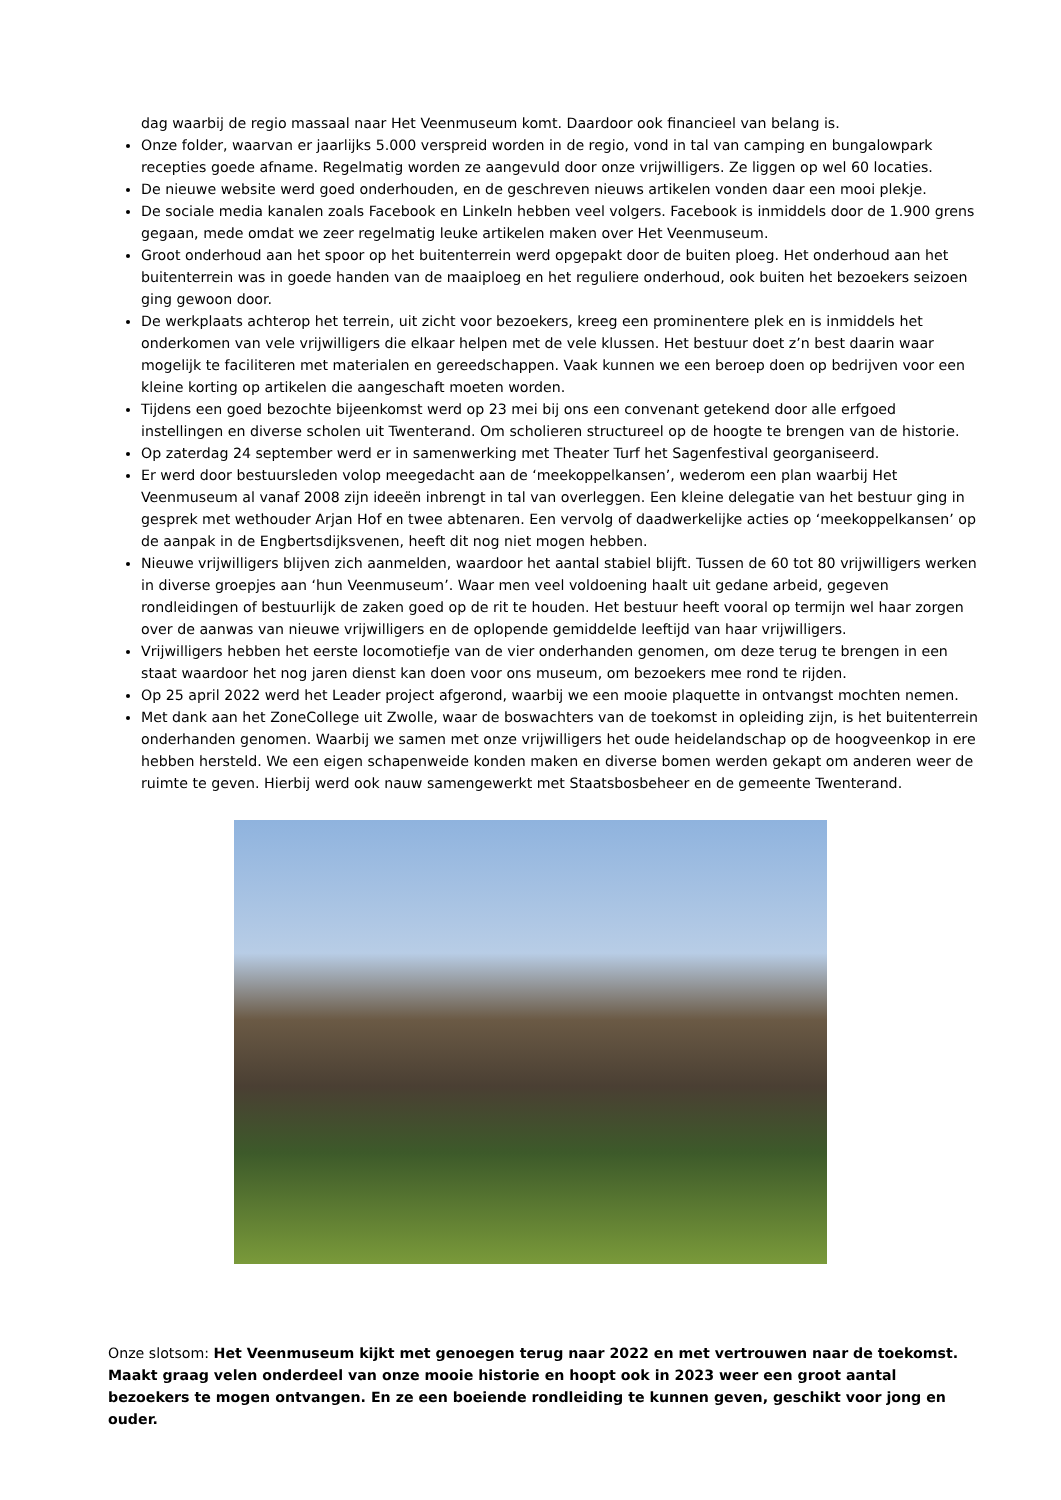dag waarbij de regio massaal naar Het Veenmuseum komt. Daardoor ook financieel van belang is.
Onze folder, waarvan er jaarlijks 5.000 verspreid worden in de regio, vond in tal van camping en bungalowpark recepties goede afname. Regelmatig worden ze aangevuld door onze vrijwilligers. Ze liggen op wel 60 locaties.
De nieuwe website werd goed onderhouden, en de geschreven nieuws artikelen vonden daar een mooi plekje.
De sociale media kanalen zoals Facebook en LinkeIn hebben veel volgers. Facebook is inmiddels door de 1.900 grens gegaan, mede omdat we zeer regelmatig leuke artikelen maken over Het Veenmuseum.
Groot onderhoud aan het spoor op het buitenterrein werd opgepakt door de buiten ploeg. Het onderhoud aan het buitenterrein was in goede handen van de maaiploeg en het reguliere onderhoud, ook buiten het bezoekers seizoen ging gewoon door.
De werkplaats achterop het terrein, uit zicht voor bezoekers, kreeg een prominentere plek en is inmiddels het onderkomen van vele vrijwilligers die elkaar helpen met de vele klussen. Het bestuur doet z’n best daarin waar mogelijk te faciliteren met materialen en gereedschappen. Vaak kunnen we een beroep doen op bedrijven voor een kleine korting op artikelen die aangeschaft moeten worden.
Tijdens een goed bezochte bijeenkomst werd op 23 mei bij ons een convenant getekend door alle erfgoed instellingen en diverse scholen uit Twenterand. Om scholieren structureel op de hoogte te brengen van de historie.
Op zaterdag 24 september werd er in samenwerking met Theater Turf het Sagenfestival georganiseerd.
Er werd door bestuursleden volop meegedacht aan de ‘meekoppelkansen’, wederom een plan waarbij Het Veenmuseum al vanaf 2008 zijn ideeën inbrengt in tal van overleggen. Een kleine delegatie van het bestuur ging in gesprek met wethouder Arjan Hof en twee abtenaren. Een vervolg of daadwerkelijke acties op ‘meekoppelkansen’ op de aanpak in de Engbertsdijksvenen, heeft dit nog niet mogen hebben.
Nieuwe vrijwilligers blijven zich aanmelden, waardoor het aantal stabiel blijft. Tussen de 60 tot 80 vrijwilligers werken in diverse groepjes aan ‘hun Veenmuseum’. Waar men veel voldoening haalt uit gedane arbeid, gegeven rondleidingen of bestuurlijk de zaken goed op de rit te houden. Het bestuur heeft vooral op termijn wel haar zorgen over de aanwas van nieuwe vrijwilligers en de oplopende gemiddelde leeftijd van haar vrijwilligers.
Vrijwilligers hebben het eerste locomotiefje van de vier onderhanden genomen, om deze terug te brengen in een staat waardoor het nog jaren dienst kan doen voor ons museum, om bezoekers mee rond te rijden.
Op 25 april 2022 werd het Leader project afgerond, waarbij we een mooie plaquette in ontvangst mochten nemen.
Met dank aan het ZoneCollege uit Zwolle, waar de boswachters van de toekomst in opleiding zijn, is het buitenterrein onderhanden genomen. Waarbij we samen met onze vrijwilligers het oude heidelandschap op de hoogveenkop in ere hebben hersteld. We een eigen schapenweide konden maken en diverse bomen werden gekapt om anderen weer de ruimte te geven. Hierbij werd ook nauw samengewerkt met Staatsbosbeheer en de gemeente Twenterand.
Onze slotsom: Het Veenmuseum kijkt met genoegen terug naar 2022 en met vertrouwen naar de toekomst. Maakt graag velen onderdeel van onze mooie historie en hoopt ook in 2023 weer een groot aantal bezoekers te mogen ontvangen. En ze een boeiende rondleiding te kunnen geven, geschikt voor jong en ouder.